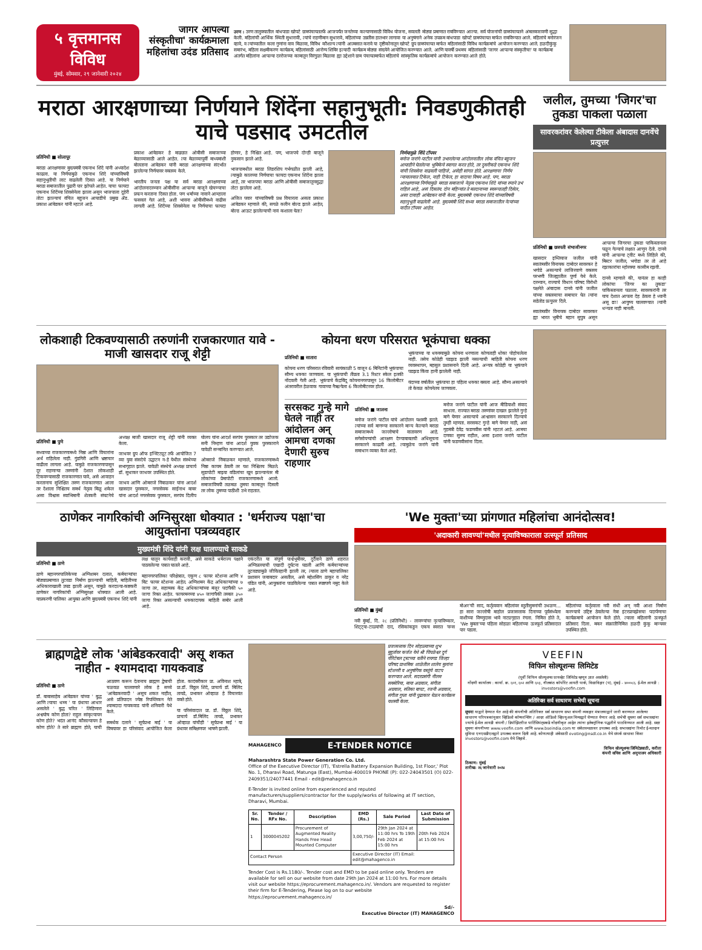५ वृत्तमानस
विविध
मुंबई, सोमवार, २९ जानेवारी २०२४
जागर आपल्या संस्कृतीचा' कार्यक्रमाला महिलांचा उदंड प्रतिसाद
उरण : उरण तालुक्यातील बांधपाडा खोपटे ग्रामपंचायततर्फे आजपर्यंत जनतेच्या कल्याणासाठी विविध योजना, सवलती मोठ्या प्रमाणात राबविण्यात आल्या. सर्व योजनांची ग्रामपंचायतने अंमलबजावणी सुद्धा केली. महिलांची आर्थिक स्थिती सुधारावी, त्यांचे राहणीमान सुधारावे, महिलांच्या उन्नतीस हातभार लागावा या अनुषंगाने अनेक उपक्रम बांधपाडा खोपटे ग्रामपंचायत मार्फत राबविण्यात आले. महिलांचे मनोरंजन व्हावे, व त्यांच्यातील कला गुणांना वाव मिळावा, विविध कौशल्य त्यांनी आत्मसात करावे या दृष्टीकोनातून खोपटे ग्रुप ग्रामपंचायत मार्फत महिलांसाठी विविध कार्यक्रमांचे आयोजन करण्यात आले. हळदीकुंकू समारंभ, महिला सक्षमीकरण कार्यक्रम, महिलांसाठी आरोग्य शिबिर इत्यादी कार्यक्रम मोठ्या संख्येने आयोजित करण्यात आले. आणि यावर्षी प्रथमच महिलांसाठी 'जागर आपल्या संस्कृतीचा' या कार्यक्रमा अंतर्गत महिलांना आपल्या दररोजच्या कामातून विरंगुळा मिळावा ह्या उद्देशाने ग्राम पंचायतमार्फत महिलांचे सांस्कृतिक कार्यक्रमांचे आयोजन करण्यात आले होते.
मराठा आरक्षणाच्या निर्णयाने शिंदेंना सहानुभूती: निवडणुकीतही याचे पडसाद उमटतील
प्रतिनिधी ■ सोलापूर
मराठा आरक्षणावर मुख्यमंत्री एकनाथ शिंदे यांनी अध्यादेश काढला. या निर्णयामुळे एकनाथ शिंदे यांच्याविषयी सहानुभूतीची लाट वाढलेली दिसत आहे. या निर्णयाने मराठा समाजातील पुढारी पार झोपले आहेत. याचा फायदा एकनाथ शिंदेंच्या शिवसेनेला झाला असून भाजपाला दुहेरी तोटा झाल्याचं वंचित बहुजन आघाडीचे प्रमुख ॲड. प्रकाश आंबेडकर यांनी म्हटलं आहे.
प्रकाश आंबेडकर हे माढ्यात ओबीसी समाजाच्या मेळाव्यासाठी आले आहेत. त्या मेळाव्यापूर्वी माध्यमांशी बोलताना आंबेडकर यांनी मराठा आरक्षणाच्या संदर्भात झालेल्या निर्णयावर वक्तव्य केले.
भारतीय जनता पक्ष या सर्व मराठा आरक्षणाच्या आंदोलनादरम्यान ओबीसींना आपल्या बाजूने खेचण्याचा प्रयत्न करताना दिसत होता. पण धर्माच्या नावाने आम्हाला फसवलं गेलं आहे, अशी भावना ओबीसींमध्ये वाढीस लागली आहे. शिंदेंच्या शिवसेनेला या निर्णयाचा फायदा होणार, हे निश्चित आहे. पण, भाजपचे दोन्ही बाजूने नुकसान झाले आहे.
भाजपामधील मराठा लिडरशिप गर्भगळीत झाली आहे, त्यामुळे कालच्या निर्णयाचा फायदा एकनाथ शिंदेंना झाला आहे, तर भाजपचा मराठा आणि ओबीसी समाजातूनसुद्धा तोटा झालेला आहे.
अजित पवार यांच्याविषयी प्रश्न विचारला असता प्रकाश आंबेडकर म्हणाले की, सगळे क्लीन बोल्ड झाले आहेत, बोल्ड आऊट झालेल्याची नावं कशाला घेता?
निर्णयामुळे शिंदे टॉपवर
मनोज जरांगे-पाटील यांनी उभारलेल्या आंदोलनातील लोक वंचित बहुजन आघाडीने घेतलेल्या भूमिकेचे स्वागत करत होते, तर दुसरीकडे एकनाथ शिंदे यांची शिवसेना वाढवली पाहिजे, असेही सांगत होते. आरक्षणाचा निर्णय न्यायालयात टिकेल, नाही टिकेल, हा वादाचा विषय आहे. पण, मराठा आरक्षणाच्या निर्णयामुळे मराठा समाजाचे नेतृत्व एकनाथ शिंदे यांच्या रुपाने उभं राहिलं आहे, असं दिसतंय. दोन महिन्यांत ते मतदानाच्या स्वरूपातही दिसेल, असा दावाही आंबेडकर यांनी केला. मुख्यमंत्री एकनाथ शिंदे यांच्याविषयी सहानुभूती वाढलेली आहे. मुख्यमंत्री शिंदे सध्या मराठा समाजातील नेत्यांच्या यादीत टॉपवर आहेत.
जलील, तुमच्या 'जिगर'चा तुकडा पाकला पळाला
सावरकरांवर केलेल्या टीकेला अंबादास दानवेंचे प्रत्युत्तर
प्रतिनिधी ■ छत्रपती संभाजीनगर
खासदार इम्तियाज जलील यांनी स्वातंत्र्यवीर विनायक दामोदर सावरकर हे भगोडे असल्याचे लाजिरवाणे वक्तव्य परभणी जिल्ह्यातील पूर्णा येथे केले. दरम्यान, राज्याचे विधान परिषद विरोधी पक्षनेते अंबादास दानवे यांनी जलील यांच्या वक्तव्याचा समाचार घेत त्यांना सडेतोड प्रत्युत्तर दिले.
स्वातंत्र्यवीर विनायक दामोदर सावरकर ह्या भारत भूमीचे महान सुपुत्र असून आपल्या जिगरचा तुकडा पाकिस्तानला पळून गेल्याचे लक्षात आणून देतो. दानवे यांनी आपल्या ट्वीट मध्ये लिहिले की, मिस्टर जलील, भगोडा तर तो आहे रझाकारांचा म्होरक्या कासीम रझवी.
दानवे म्हणाले की, यानंतर हा काही लोकांचा 'जिगर का तुकडा' पाकिस्तानला पळाला. सावरकरांनी तर याच देशात आपला देह ठेवला हे ध्यानी असू द्या! आयुष्य घालवण्यात त्यांनी धन्यता नाही मानली.
लोकशाही टिकवण्यासाठी तरुणांनी राजकारणात यावे - माजी खासदार राजू शेट्टी
प्रतिनिधी ■ पुणे
सध्याच्या राजकारणामध्ये निष्ठा आणि विचारांना अर्थ राहिलेला नाही. गुंडगिरी आणि भ्रष्टाचार वाढीला लागला आहे. यामुळे राजकारणापासून दूर राहणाऱ्या तरुणांनी देशात लोकशाही टिकवण्यासाठी राजकारणात यावे, असे आवाहन करतानाच सुशिक्षित तरुण राजकारणात आला तर देशाला निश्चितच समर्थ नेतृत्व मिळू शकेल असा विश्वास स्वाभिमानी शेतकरी संघटनेचे अध्यक्ष माजी खासदार राजू शेट्टी यांनी व्यक्त केला.
जाधवर ग्रुप ऑफ इन्स्टिट्यूट तर्फे आयोजित 7 व्या युवा संसदेचे उद्घाटन न-हे येथील संस्थेच्या सभागृहात झाले. यावेळी संस्थेचे अध्यक्ष प्राचार्य डॉ. सुधाकर जाधवर उपस्थित होते.
जाधव आणि ओमराजे निंबाळकर यांना आदर्श खासदार पुरस्कार, नगरसेवक साईनाथ बाबर यांना आदर्श नगरसेवक पुरस्कार, सरपंच दिलीप घोलप यांना आदर्श सरपंच पुरस्कार तर उद्योजक सनी निम्हण यांना आदर्श युवक पुरस्काराने यावेळी सन्मानित करण्यात आले.
ओमराजे निंबाळकर म्हणाले, राजकारणामध्ये निष्ठा कायम ठेवली तर यश निश्चितच मिळते. सूडापोटी माझ्या वडिलांचा खून झाल्यानंतर मी लोकांच्या प्रेमापोटी राजकारणामध्ये आलो. समाजाविषयी तळमळ तुमचा कामातून दिसली तर लोक तुमच्या पाठीशी उभे राहतात.
कोयना धरण परिसरात भूकंपाचा धक्का
प्रतिनिधी ■ सातारा
कोयना धरण परिसरात रविवारी सायंकाळी 5 वाजून 6 मिनिटांनी भूकंपाचा सौम्य धक्का जाणवला. या भूकंपाची तीव्रता 3.1 रिश्टर स्केल इतकी नोंदवली गेली आहे. भूकंपाचे केंद्रबिंदू कोयनानगरपासून 16 किलोमीटर अंतरावरील हेळवाक गावाच्या नैऋत्येला 6 किलोमीटरवर होता.
भूकंपाच्या या धक्क्यामुळे कोयना धरणाला कोणताही धोका पोहोचलेला नाही. तसेच कोठेही पडझड झाली नसल्याची माहिती कोयना धरण व्यवस्थापन, महसूल प्रशासनाने दिली आहे. अन्यत्र कोठेही या भूकंपाने पडझड किंवा हानी झालेली नाही.
यंदाच्या वर्षातील भूकंपाचा हा पहिला धक्का बसला आहे. सौम्य असल्याने तो केवळ कोयनेतच जाणवला.
सरसकट गुन्हे मागे घेतले नाही तर आंदोलन अन् आमचा दणका देणारी सुरुच राहणार
प्रतिनिधी ■ जालना
मनोज जरांगे पाटील यांचे आंदोलन यशस्वी झाले. त्यांच्या सर्व मागण्या सरकारने मान्य केल्याने मराठा समाजामध्ये जल्लोषाचे वातावरण आहे. सगेसोयऱ्यांची आरक्षण देण्याबाबतची अधिसूचना सरकारने काढली आहे. त्यामुळेच जरांगे यांनी समाधान व्यक्त केलं आहे.
मनोज जरांगे पाटील यांनी आज मीडियाशी संवाद साधला. राज्यात मराठा तरुणांवर दाखल झालेले गुन्हे मागे घेणार असल्याचे आश्वासन सरकारने दिल्याचे तुम्ही म्हणता. सरसकट गुन्हे मागे घेणार नाही, असं गृहमंत्री देवेंद्र फडणवीस यांनी म्हटलं आहे. आमचा दणका सुरुच राहील, असा इशारा जरांगे पाटील यांनी फडणवीसांना दिला.
ठाणेकर नागरिकांची अग्निसुरक्षा धोक्यात : 'धर्मराज्य पक्षा'चा आयुक्तांना पत्रव्यवहार
मुख्यमंत्री शिंदे यांनी लक्ष घालण्याचे साकडे
प्रतिनिधी ■ ठाणे
ठाणे महानगरपालिकेच्या अग्निशमन दलात, कर्मचाऱ्यांचा मोठ्याप्रमाणात तुटवडा निर्माण झाल्याची माहिती, माहितीच्या अधिकाराखाली उघड झाली असून, यामुळे करदात्या-कष्टकरी ठाणेकर नागरिकांची अग्निसुरक्षा धोक्यात आली आहे. याप्रकरणी पालिका आयुक्त आणि मुख्यमंत्री एकनाथ शिंदे यांनी लक्ष घालून कार्यवाही करावी, असे साकडे धर्मराज्य पक्षाने पाठवलेल्या पत्रात घातले आहे.
महानगरपालिका परिक्षेत्रात, एकूण ८ फायर स्टेशन्स आणि ४ बिट फायर स्टेशन्स आहेत. अग्निशमन केंद्र अधिकाऱ्यांच्या ७ जागा तर, सहाय्यक केंद्र अधिकाऱ्यांच्या मंजूर पदांपैकी ५० जागा रिक्त आहेत. फायरमनच्या ४५० जागांपैकी तब्बल ३५० जागा रिक्त असल्याची धक्कादायक माहिती समोर आली आहे.
एकंदरीत या संपूर्ण पार्श्वभूमीवर, दुर्दैवाने ठाणे शहरात अग्निप्रलयाची एखादी दुर्घटना घडली आणि कर्मचाऱ्यांच्या तुटवड्यामुळे जीवितहानी झाली तर, त्याला ठाणे महापालिका प्रशासन जबाबदार असतील, असे महेशसिंग ठाकूर व नरेंद्र पंडित यांनी, आयुक्तांना पाठविलेल्या पत्रात स्पष्टपणे नमूद केले आहे.
'We मुक्ता'च्या प्रांगणात महिलांचा आनंदोत्सव!
'अदाकारी लावण्यां'मधील नृत्याविष्काराला उत्स्फूर्त प्रतिसाद
प्रतिनिधी ■ मुंबई
नवी मुंबई, दि. २८ (प्रतिनिधी) - लावण्यांचा नृत्याविष्कार, शिट्ट्या-टाळ्यांची दाद, रसिकांकडून एकच स्वरात 'वन्स मोअर'ची साद, कर्तृत्ववान महिलांवर स्तुतीसुमनांची उधळण... हा सारा जल्लोषी माहोल प्रजासत्ताक दिनाच्या पूर्वसंध्येला वाशीच्या विष्णुदास भावे नाट्यगृहात रंगला. निमित्त होते ते, 'We मुक्ता'च्या पहिला सोहळा महिलांच्या उत्स्फूर्त प्रतिसादात पार पडला.
महिलांच्या कर्तृत्वाला नवी संधी अन् नवी आशा निर्माण करण्याचे उद्दिष्ट ठेवलेल्या नेत्रा इंटरप्रायझेसचा पदार्पणाचा कार्यक्रमाचे आयोजन केले होते. त्याला महिलांनी उत्स्फूर्त प्रतिसाद दिला. मकर संक्रांतीनिमित्त हळदी कुंकू मान्यवर उपस्थित होते.
ब्राह्मणद्वेष्टे लोक 'आंबेडकरवादी' असू शकत नाहीत - श्यामदादा गायकवाड
प्रतिनिधी ■ ठाणे
डॉ. बाबासाहेब आंबेडकर यांच्या ' बुद्ध आणि त्याचा धम्म ' या ग्रंथाचा आधार असलेले ' बुद्ध चरित ' लिहिणारा अश्वघोष कोण होता? राहुल सांकृत्यायन कोण होते? भदंत आनंद कौसल्यायन हे कोण होते? ते सारे ब्राह्मण होते, याची आठवण करून देतानाच ब्राह्मण द्वेषाची चळवळ चालवणारे लोक हे सच्चे 'आंबेडकरवादी ' असूच शकत नाहीत, असे प्रतिपादन ज्येष्ठ रिपब्लिकन नेते श्यामदादा गायकवाड यांनी शनिवारी येथे केले.
समर्थक दलाने ' सूर्यप्रभा माई ' या विषयावर हा परिसंवाद आयोजित केला होता. कादंबरीकार प्रा. अविनाश म्हात्रे, प्रा.डॉ. विठ्ठल शिंदे, प्राचार्य डॉ. मिलिंद तायडे, प्रभाकर ओव्हाळ हे विचारवंत वक्ते होते.
या परिसंवादात प्रा. डॉ. विठ्ठल शिंदे, प्राचार्य डॉ.मिलिंद तायडे, प्रभाकर ओव्हाळ यांचीही ' सूर्यप्रभा माई ' या ग्रंथावर समिक्षणपर भाषणे झाली.
प्रजासत्ताक दिन सोहळ्याच्या शुभ मुहूर्तावर कर्जत येथे श्री पिंपळेश्वर दुर्ग चॅरिटेबल ट्रस्टच्या वतीने रायगड जिल्हा परिषद प्राथमिक शाळेतील शालेय मुलांना स्टेशनरी व अनुषंगिक वस्तूंचे वाटप करण्यात आले. सदरप्रसंगी नीलम सक्सेरिया, माया अग्रवाल, संगीता अग्रवाल, रुतिका बापट, रजनी अग्रवाल, संगीता गुप्ता यांनी पुढाकार घेऊन कार्यक्रम यशस्वी केला.
MAHAGENCO
E-TENDER NOTICE
Maharashtra State Power Generation Co. Ltd.
Office of the Executive Director (IT), 'Estrella Battery Expansion Building, 1st Floor,' Plot No. 1, Dharavi Road, Matunga (East), Mumbai-400019 PHONE (P): 022-24043501 (O) 022-2409351/24077441 Email - edit@mahagenco.in
E-Tender is invited online from experienced and reputed manufacturers/suppliers/contractor for the supply/works of following at IT section, Dharavi, Mumbai.
| Sr. No. | Tender / RFx No. | Description | EMD (Rs.) | Sale Period | Last Date of Submission |
| --- | --- | --- | --- | --- | --- |
| 1 | 3000045202 | Procurement of Augmented Reality Hands Free Head Mounted Computer | 3,00,750/- | 29th Jan 2024 at 11:00 hrs To 19th Feb 2024 at 15:00 hrs | 20th Feb 2024 at 15:00 hrs |
| Contact Person | | | Executive Director (IT) Email: edit@mahagenco.in | | |
Tender Cost is Rs.1180/-. Tender cost and EMD to be paid online only. Tenders are available for sell on our website from date 29th Jan 2024 at 11:00 hrs. For more details visit our website https://eprocurement.mahagenco.in/. Vendors are requested to register their firm for E-Tendering, Please log on to our website https://eprocurement.mahagenco.in/
Sd/-
Executive Director (IT) MAHAGENCO
VEEFIN
विफिन सोल्यूशन्स लिमिटेड
(पूर्वी विफिन सोल्यूशन्स प्रायव्हेट लिमिटेड म्हणून ज्ञात असलेली)
नोंदणी कार्यालय : कार्या. क्र. ६०१, ६०२ आणि ६०३, नीलकंठ कॉर्पोरेट आयटी पार्क, विद्याविहार (प), मुंबई - ४०००८६. ई-मेल आयडी : investors@veefin.com
अतिरिक्त सर्व साधारण सभेची सूचना
सूचना याद्वारे देण्यात येत आहे की कंपनीची अतिरिक्त सर्व साधारण सभा कंपनी व्यवहार मंत्रालयाद्वारे जारी करण्यात आलेल्या साधारण परिपत्रकांनुसार व्हिडिओ कॉन्फरन्सिंग / आदर ऑडिओ व्हिज्युअल मिन्सद्वारे घेण्यात येणार आहे. सभेची सूचना सर्व सभासदांना ज्यांचे ई-मेल आयडी कंपनी / डिपॉझिटरीज पार्टिसिपंट्सकडे नोंदणीकृत आहेत त्यांना इलेक्ट्रॉनिक पद्धतीने पाठविण्यात आली आहे. सदर सूचना कंपनीच्या www.veefin.com आणि www.bseindia.com या संकेतस्थळावर उपलब्ध आहे. सभासदांना रिमोट ई-मतदान सुविधा एनएसडीएलद्वारे उपलब्ध करून दिली आहे. कोणत्याही शंकेसाठी evoting@nsdl.co.in येथे संपर्क साधावा किंवा investors@veefin.com येथे लिहावे.
विफिन सोल्यूशन्स लिमिटेडसाठी, करीता
कंपनी सचिव आणि अनुपालन अधिकारी
ठिकाण: मुंबई
तारीख: २६ जानेवारी २०२४